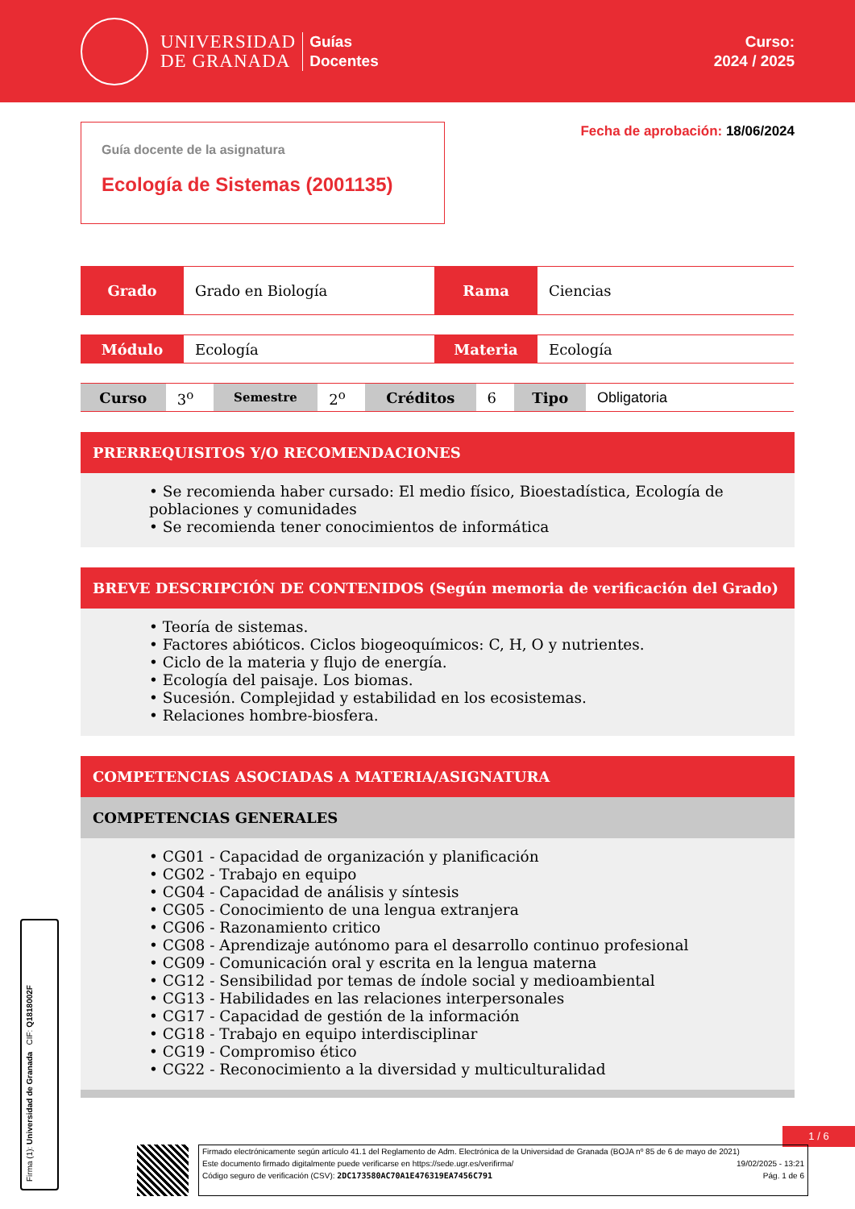UNIVERSIDAD
DE GRANADA
Guías
Docentes
Curso:
2024 / 2025
Guía docente de la asignatura
Ecología de Sistemas (2001135)
Fecha de aprobación: 18/06/2024
| Grado | Grado en Biología | Rama | Ciencias |
| Módulo | Ecología | Materia | Ecología |
| Curso | 3<sup>o</sup> | Semestre | 2<sup>o</sup> | Créditos | 6 | Tipo | Obligatoria |
PRERREQUISITOS Y/O RECOMENDACIONES
• Se recomienda haber cursado: El medio físico, Bioestadística, Ecología de poblaciones y comunidades
• Se recomienda tener conocimientos de informática
BREVE DESCRIPCIÓN DE CONTENIDOS (Según memoria de verificación del Grado)
• Teoría de sistemas.
• Factores abióticos. Ciclos biogeoquímicos: C, H, O y nutrientes.
• Ciclo de la materia y flujo de energía.
• Ecología del paisaje. Los biomas.
• Sucesión. Complejidad y estabilidad en los ecosistemas.
• Relaciones hombre-biosfera.
COMPETENCIAS ASOCIADAS A MATERIA/ASIGNATURA
COMPETENCIAS GENERALES
• CG01 - Capacidad de organización y planificación
• CG02 - Trabajo en equipo
• CG04 - Capacidad de análisis y síntesis
• CG05 - Conocimiento de una lengua extranjera
• CG06 - Razonamiento critico
• CG08 - Aprendizaje autónomo para el desarrollo continuo profesional
• CG09 - Comunicación oral y escrita en la lengua materna
• CG12 - Sensibilidad por temas de índole social y medioambiental
• CG13 - Habilidades en las relaciones interpersonales
• CG17 - Capacidad de gestión de la información
• CG18 - Trabajo en equipo interdisciplinar
• CG19 - Compromiso ético
• CG22 - Reconocimiento a la diversidad y multiculturalidad
Firma (1): Universidad de Granada CIF: Q1818002F
1 / 6
Firmado electrónicamente según artículo 41.1 del Reglamento de Adm. Electrónica de la Universidad de Granada (BOJA nº 85 de 6 de mayo de 2021)
Este documento firmado digitalmente puede verificarse en https://sede.ugr.es/verifirma/ 19/02/2025 - 13:21
Código seguro de verificación (CSV): 2DC173580AC70A1E476319EA7456C791 Pág. 1 de 6